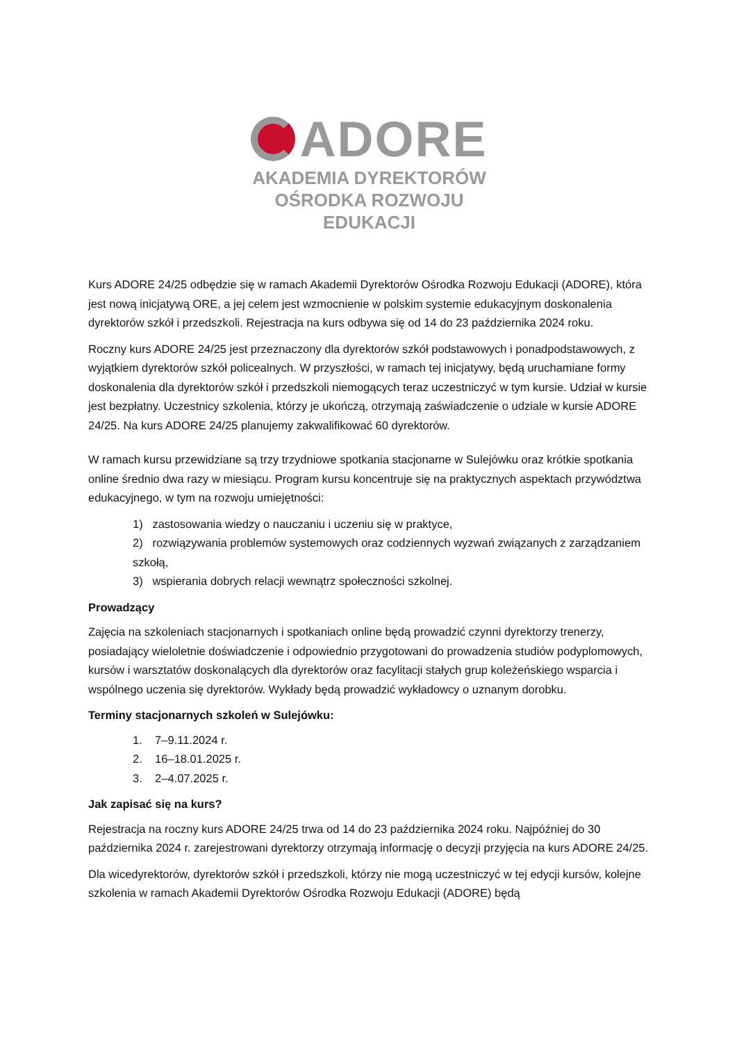ADORE
AKADEMIA DYREKTORÓW
OŚRODKA ROZWOJU EDUKACJI
Kurs ADORE 24/25 odbędzie się w ramach Akademii Dyrektorów Ośrodka Rozwoju Edukacji (ADORE), która jest nową inicjatywą ORE, a jej celem jest wzmocnienie w polskim systemie edukacyjnym doskonalenia dyrektorów szkół i przedszkoli. Rejestracja na kurs odbywa się od 14 do 23 października 2024 roku.
Roczny kurs ADORE 24/25 jest przeznaczony dla dyrektorów szkół podstawowych i ponadpodstawowych, z wyjątkiem dyrektorów szkół policealnych. W przyszłości, w ramach tej inicjatywy, będą uruchamiane formy doskonalenia dla dyrektorów szkół i przedszkoli niemogących teraz uczestniczyć w tym kursie. Udział w kursie jest bezpłatny. Uczestnicy szkolenia, którzy je ukończą, otrzymają zaświadczenie o udziale w kursie ADORE 24/25. Na kurs ADORE 24/25 planujemy zakwalifikować 60 dyrektorów.
W ramach kursu przewidziane są trzy trzydniowe spotkania stacjonarne w Sulejówku oraz krótkie spotkania online średnio dwa razy w miesiącu. Program kursu koncentruje się na praktycznych aspektach przywództwa edukacyjnego, w tym na rozwoju umiejętności:
1) zastosowania wiedzy o nauczaniu i uczeniu się w praktyce,
2) rozwiązywania problemów systemowych oraz codziennych wyzwań związanych z zarządzaniem szkołą,
3) wspierania dobrych relacji wewnątrz społeczności szkolnej.
Prowadzący
Zajęcia na szkoleniach stacjonarnych i spotkaniach online będą prowadzić czynni dyrektorzy trenerzy, posiadający wieloletnie doświadczenie i odpowiednio przygotowani do prowadzenia studiów podyplomowych, kursów i warsztatów doskonalących dla dyrektorów oraz facylitacji stałych grup koleżeńskiego wsparcia i wspólnego uczenia się dyrektorów. Wykłady będą prowadzić wykładowcy o uznanym dorobku.
Terminy stacjonarnych szkoleń w Sulejówku:
1. 7–9.11.2024 r.
2. 16–18.01.2025 r.
3. 2–4.07.2025 r.
Jak zapisać się na kurs?
Rejestracja na roczny kurs ADORE 24/25 trwa od 14 do 23 października 2024 roku. Najpóźniej do 30 października 2024 r. zarejestrowani dyrektorzy otrzymają informację o decyzji przyjęcia na kurs ADORE 24/25.
Dla wicedyrektorów, dyrektorów szkół i przedszkoli, którzy nie mogą uczestniczyć w tej edycji kursów, kolejne szkolenia w ramach Akademii Dyrektorów Ośrodka Rozwoju Edukacji (ADORE) będą